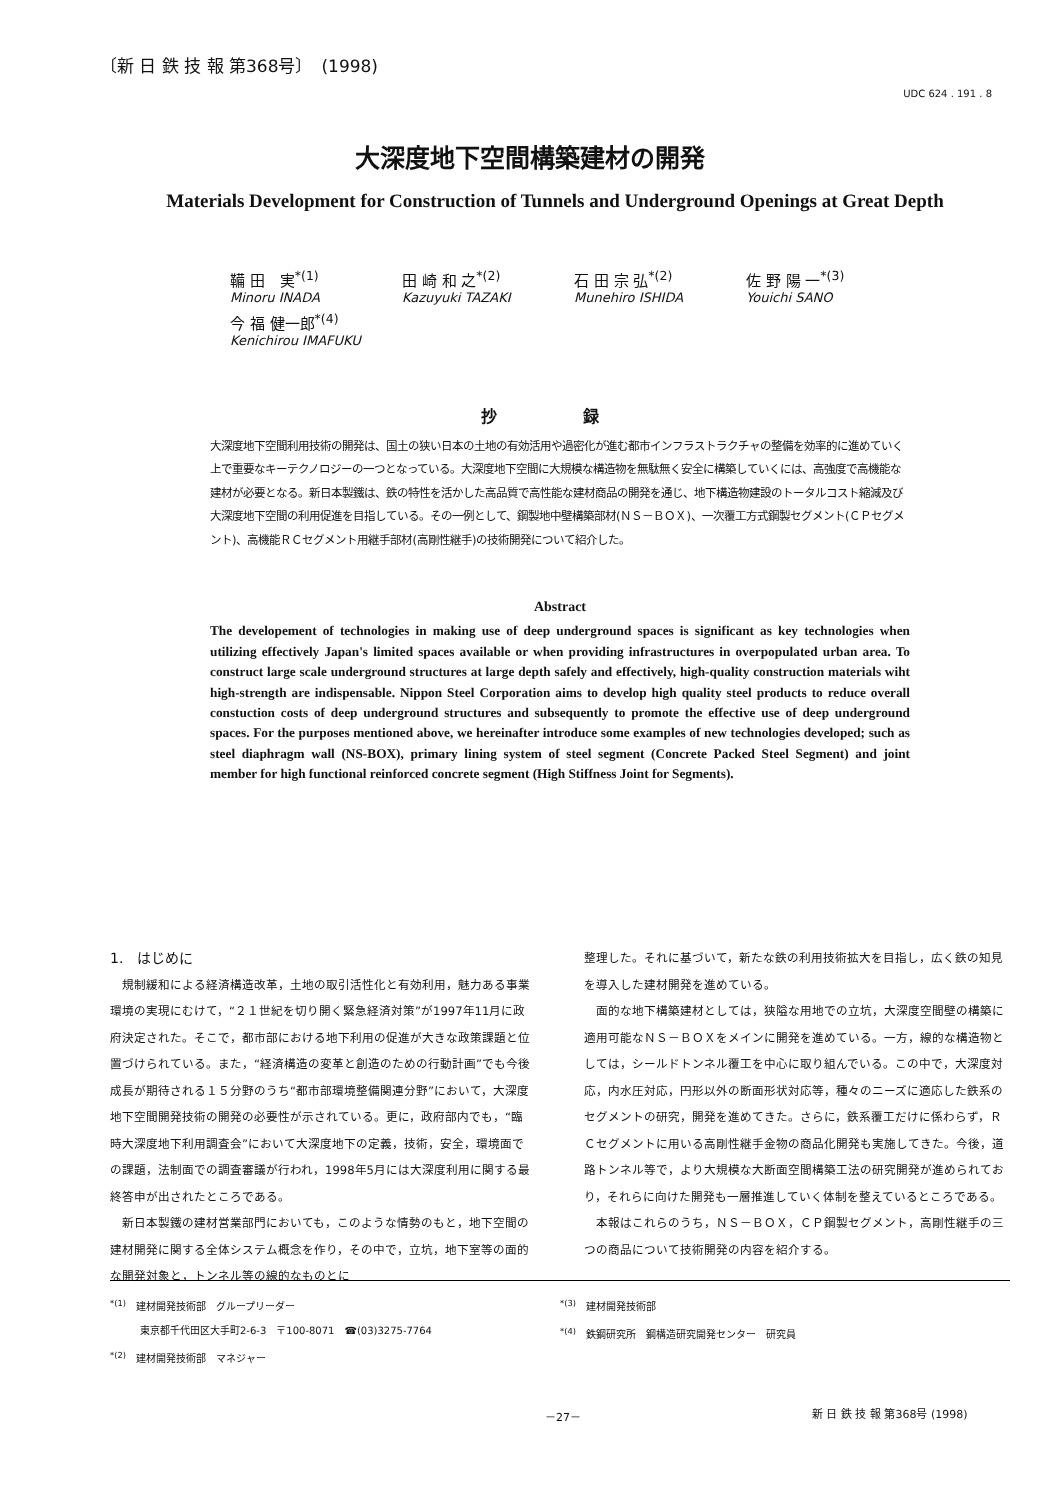〔新 日 鉄 技 報 第368号〕　(1998)
UDC 624 . 191 . 8
大深度地下空間構築建材の開発
Materials Development for Construction of Tunnels and Underground Openings at Great Depth
鞴 田　実<sup>*(1)</sup>
Minoru INADA
田 崎 和 之<sup>*(2)</sup>
Kazuyuki TAZAKI
石 田 宗 弘<sup>*(2)</sup>
Munehiro ISHIDA
佐 野 陽 一<sup>*(3)</sup>
Youichi SANO
今 福 健一郎<sup>*(4)</sup>
Kenichirou IMAFUKU
抄 録
大深度地下空間利用技術の開発は、国土の狭い日本の土地の有効活用や過密化が進む都市インフラストラクチャの整備を効率的に進めていく上で重要なキーテクノロジーの一つとなっている。大深度地下空間に大規模な構造物を無駄無く安全に構築していくには、高強度で高機能な建材が必要となる。新日本製鐵は、鉄の特性を活かした高品質で高性能な建材商品の開発を通じ、地下構造物建設のトータルコスト縮減及び大深度地下空間の利用促進を目指している。その一例として、鋼製地中壁構築部材(ＮＳ－ＢＯＸ)、一次覆工方式鋼製セグメント(ＣＰセグメント)、高機能ＲＣセグメント用継手部材(高剛性継手)の技術開発について紹介した。
Abstract
The developement of technologies in making use of deep underground spaces is significant as key technologies when utilizing effectively Japan's limited spaces available or when providing infrastructures in overpopulated urban area. To construct large scale underground structures at large depth safely and effectively, high-quality construction materials wiht high-strength are indispensable. Nippon Steel Corporation aims to develop high quality steel products to reduce overall constuction costs of deep underground structures and subsequently to promote the effective use of deep underground spaces. For the purposes mentioned above, we hereinafter introduce some examples of new technologies developed; such as steel diaphragm wall (NS-BOX), primary lining system of steel segment (Concrete Packed Steel Segment) and joint member for high functional reinforced concrete segment (High Stiffness Joint for Segments).
1.　はじめに
規制緩和による経済構造改革，土地の取引活性化と有効利用，魅力ある事業環境の実現にむけて，“２１世紀を切り開く緊急経済対策”が1997年11月に政府決定された。そこで，都市部における地下利用の促進が大きな政策課題と位置づけられている。また，“経済構造の変革と創造のための行動計画”でも今後成長が期待される１５分野のうち“都市部環境整備関連分野”において，大深度地下空間開発技術の開発の必要性が示されている。更に，政府部内でも，“臨時大深度地下利用調査会”において大深度地下の定義，技術，安全，環境面での課題，法制面での調査審議が行われ，1998年5月には大深度利用に関する最終答申が出されたところである。
新日本製鐵の建材営業部門においても，このような情勢のもと，地下空間の建材開発に関する全体システム概念を作り，その中で，立坑，地下室等の面的な開発対象と，トンネル等の線的なものとに
整理した。それに基づいて，新たな鉄の利用技術拡大を目指し，広く鉄の知見を導入した建材開発を進めている。
面的な地下構築建材としては，狭隘な用地での立坑，大深度空間壁の構築に適用可能なＮＳ－ＢＯＸをメインに開発を進めている。一方，線的な構造物としては，シールドトンネル覆工を中心に取り組んでいる。この中で，大深度対応，内水圧対応，円形以外の断面形状対応等，種々のニーズに適応した鉄系のセグメントの研究，開発を進めてきた。さらに，鉄系覆工だけに係わらず，ＲＣセグメントに用いる高剛性継手金物の商品化開発も実施してきた。今後，道路トンネル等で，より大規模な大断面空間構築工法の研究開発が進められており，それらに向けた開発も一層推進していく体制を整えているところである。
本報はこれらのうち，ＮＳ－ＢＯＸ，ＣＰ鋼製セグメント，高剛性継手の三つの商品について技術開発の内容を紹介する。
<sup>*(1)</sup>　建材開発技術部　グループリーダー
　　　東京都千代田区大手町2-6-3　〒100-8071　☎(03)3275-7764
<sup>*(2)</sup>　建材開発技術部　マネジャー
<sup>*(3)</sup>　建材開発技術部
<sup>*(4)</sup>　鉄鋼研究所　鋼構造研究開発センター　研究員
－27－ 新 日 鉄 技 報 第368号 (1998)